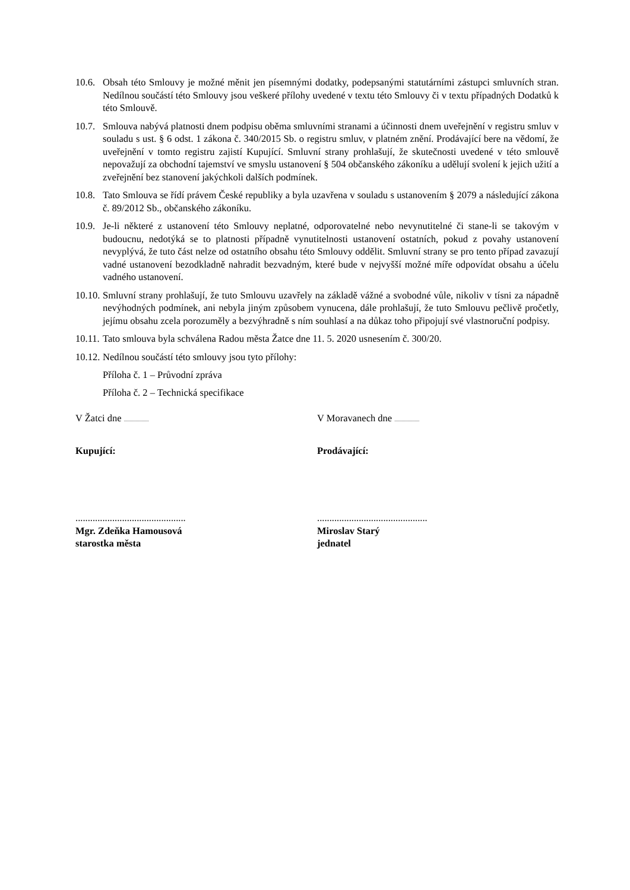10.6. Obsah této Smlouvy je možné měnit jen písemnými dodatky, podepsanými statutárními zástupci smluvních stran. Nedílnou součástí této Smlouvy jsou veškeré přílohy uvedené v textu této Smlouvy či v textu případných Dodatků k této Smlouvě.
10.7. Smlouva nabývá platnosti dnem podpisu oběma smluvními stranami a účinnosti dnem uveřejnění v registru smluv v souladu s ust. § 6 odst. 1 zákona č. 340/2015 Sb. o registru smluv, v platném znění. Prodávající bere na vědomí, že uveřejnění v tomto registru zajistí Kupující. Smluvní strany prohlašují, že skutečnosti uvedené v této smlouvě nepovažují za obchodní tajemství ve smyslu ustanovení § 504 občanského zákoníku a udělují svolení k jejich užití a zveřejnění bez stanovení jakýchkoli dalších podmínek.
10.8. Tato Smlouva se řídí právem České republiky a byla uzavřena v souladu s ustanovením § 2079 a následující zákona č. 89/2012 Sb., občanského zákoníku.
10.9. Je-li některé z ustanovení této Smlouvy neplatné, odporovatelné nebo nevynutitelné či stane-li se takovým v budoucnu, nedotýká se to platnosti případně vynutitelnosti ustanovení ostatních, pokud z povahy ustanovení nevyplývá, že tuto část nelze od ostatního obsahu této Smlouvy oddělit. Smluvní strany se pro tento případ zavazují vadné ustanovení bezodkladně nahradit bezvadným, které bude v nejvyšší možné míře odpovídat obsahu a účelu vadného ustanovení.
10.10. Smluvní strany prohlašují, že tuto Smlouvu uzavřely na základě vážné a svobodné vůle, nikoliv v tísni za nápadně nevýhodných podmínek, ani nebyla jiným způsobem vynucena, dále prohlašují, že tuto Smlouvu pečlivě pročetly, jejímu obsahu zcela porozuměly a bezvýhradně s ním souhlasí a na důkaz toho připojují své vlastnoruční podpisy.
10.11. Tato smlouva byla schválena Radou města Žatce dne 11. 5. 2020 usnesením č. 300/20.
10.12. Nedílnou součástí této smlouvy jsou tyto přílohy:
Příloha č. 1 – Průvodní zpráva
Příloha č. 2 – Technická specifikace
V Žatci dne .....................
V Moravanech dne .....................
Kupující: Prodávající:
.............................................
Mgr. Zdeňka Hamousová
starostka města
.............................................
Miroslav Starý
jednatel